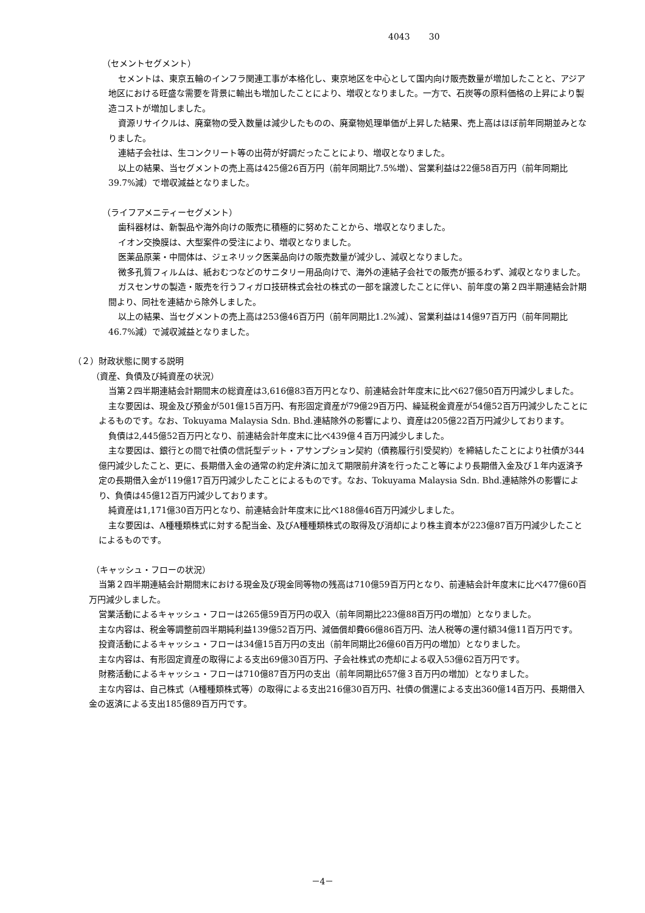4043 30
（セメントセグメント）
セメントは、東京五輪のインフラ関連工事が本格化し、東京地区を中心として国内向け販売数量が増加したことと、アジア地区における旺盛な需要を背景に輸出も増加したことにより、増収となりました。一方で、石炭等の原料価格の上昇により製造コストが増加しました。
資源リサイクルは、廃棄物の受入数量は減少したものの、廃棄物処理単価が上昇した結果、売上高はほぼ前年同期並みとなりました。
連結子会社は、生コンクリート等の出荷が好調だったことにより、増収となりました。
以上の結果、当セグメントの売上高は425億26百万円（前年同期比7.5%増）、営業利益は22億58百万円（前年同期比39.7%減）で増収減益となりました。
（ライフアメニティーセグメント）
歯科器材は、新製品や海外向けの販売に積極的に努めたことから、増収となりました。
イオン交換膜は、大型案件の受注により、増収となりました。
医薬品原薬・中間体は、ジェネリック医薬品向けの販売数量が減少し、減収となりました。
微多孔質フィルムは、紙おむつなどのサニタリー用品向けで、海外の連結子会社での販売が振るわず、減収となりました。
ガスセンサの製造・販売を行うフィガロ技研株式会社の株式の一部を譲渡したことに伴い、前年度の第２四半期連結会計期間より、同社を連結から除外しました。
以上の結果、当セグメントの売上高は253億46百万円（前年同期比1.2%減）、営業利益は14億97百万円（前年同期比46.7%減）で減収減益となりました。
（２）財政状態に関する説明
（資産、負債及び純資産の状況）
当第２四半期連結会計期間末の総資産は3,616億83百万円となり、前連結会計年度末に比べ627億50百万円減少しました。
主な要因は、現金及び預金が501億15百万円、有形固定資産が79億29百万円、繰延税金資産が54億52百万円減少したことによるものです。なお、Tokuyama Malaysia Sdn. Bhd.連結除外の影響により、資産は205億22百万円減少しております。
負債は2,445億52百万円となり、前連結会計年度末に比べ439億４百万円減少しました。
主な要因は、銀行との間で社債の信託型デット・アサンプション契約（債務履行引受契約）を締結したことにより社債が344億円減少したこと、更に、長期借入金の通常の約定弁済に加えて期限前弁済を行ったこと等により長期借入金及び１年内返済予定の長期借入金が119億17百万円減少したことによるものです。なお、Tokuyama Malaysia Sdn. Bhd.連結除外の影響により、負債は45億12百万円減少しております。
純資産は1,171億30百万円となり、前連結会計年度末に比べ188億46百万円減少しました。
主な要因は、A種種類株式に対する配当金、及びA種種類株式の取得及び消却により株主資本が223億87百万円減少したことによるものです。
（キャッシュ・フローの状況）
当第２四半期連結会計期間末における現金及び現金同等物の残高は710億59百万円となり、前連結会計年度末に比べ477億60百万円減少しました。
営業活動によるキャッシュ・フローは265億59百万円の収入（前年同期比223億88百万円の増加）となりました。
主な内容は、税金等調整前四半期純利益139億52百万円、減価償却費66億86百万円、法人税等の還付額34億11百万円です。
投資活動によるキャッシュ・フローは34億15百万円の支出（前年同期比26億60百万円の増加）となりました。
主な内容は、有形固定資産の取得による支出69億30百万円、子会社株式の売却による収入53億62百万円です。
財務活動によるキャッシュ・フローは710億87百万円の支出（前年同期比657億３百万円の増加）となりました。
主な内容は、自己株式（A種種類株式等）の取得による支出216億30百万円、社債の償還による支出360億14百万円、長期借入金の返済による支出185億89百万円です。
－4－